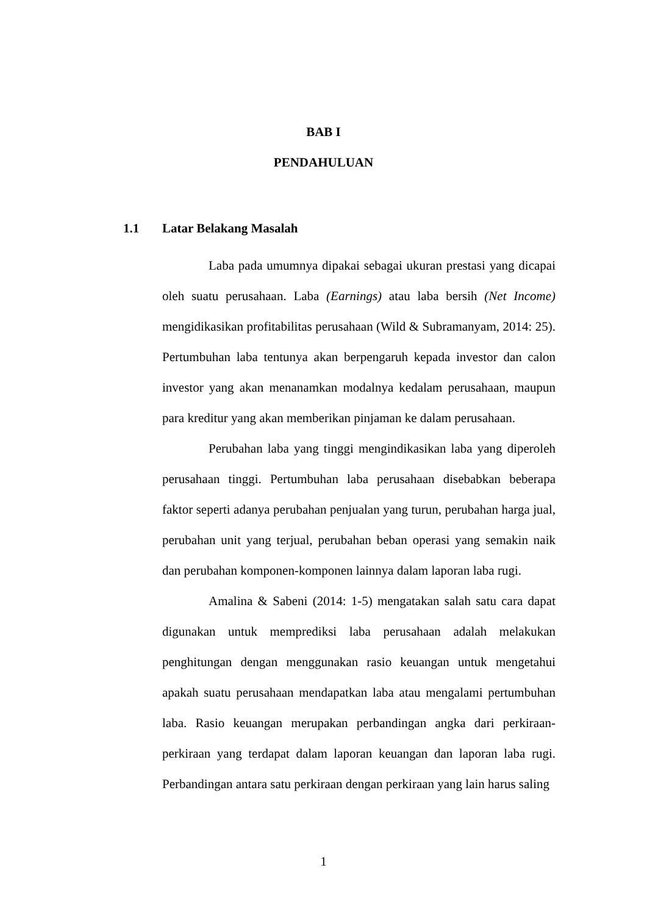BAB I
PENDAHULUAN
1.1 Latar Belakang Masalah
Laba pada umumnya dipakai sebagai ukuran prestasi yang dicapai oleh suatu perusahaan. Laba (Earnings) atau laba bersih (Net Income) mengidikasikan profitabilitas perusahaan (Wild & Subramanyam, 2014: 25). Pertumbuhan laba tentunya akan berpengaruh kepada investor dan calon investor yang akan menanamkan modalnya kedalam perusahaan, maupun para kreditur yang akan memberikan pinjaman ke dalam perusahaan.
Perubahan laba yang tinggi mengindikasikan laba yang diperoleh perusahaan tinggi. Pertumbuhan laba perusahaan disebabkan beberapa faktor seperti adanya perubahan penjualan yang turun, perubahan harga jual, perubahan unit yang terjual, perubahan beban operasi yang semakin naik dan perubahan komponen-komponen lainnya dalam laporan laba rugi.
Amalina & Sabeni (2014: 1-5) mengatakan salah satu cara dapat digunakan untuk memprediksi laba perusahaan adalah melakukan penghitungan dengan menggunakan rasio keuangan untuk mengetahui apakah suatu perusahaan mendapatkan laba atau mengalami pertumbuhan laba. Rasio keuangan merupakan perbandingan angka dari perkiraan-perkiraan yang terdapat dalam laporan keuangan dan laporan laba rugi. Perbandingan antara satu perkiraan dengan perkiraan yang lain harus saling
1